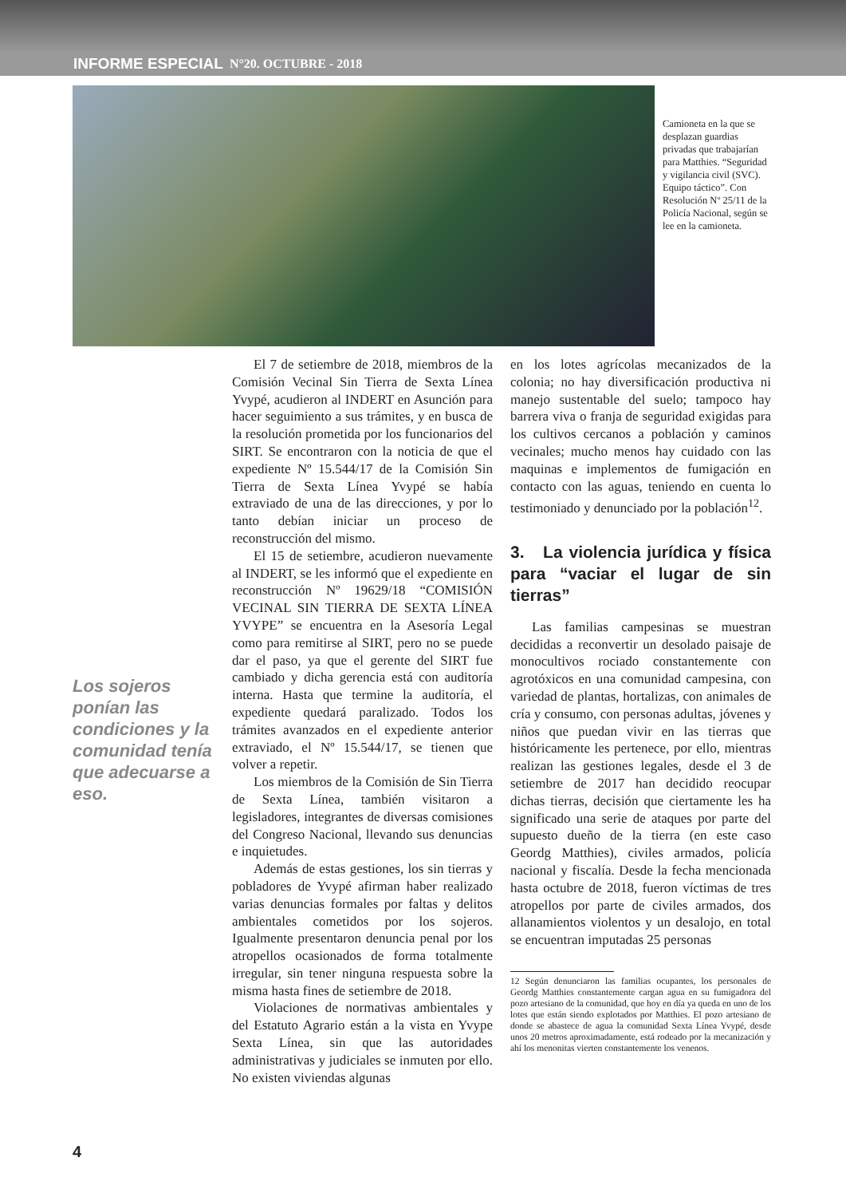INFORME ESPECIAL N°20. OCTUBRE - 2018
Camioneta en la que se desplazan guardias privadas que trabajarían para Matthies. “Seguridad y vigilancia civil (SVC). Equipo táctico”. Con Resolución Nº 25/11 de la Policía Nacional, según se lee en la camioneta.
Los sojeros ponían las condiciones y la comunidad tenía que adecuarse a eso.
El 7 de setiembre de 2018, miembros de la Comisión Vecinal Sin Tierra de Sexta Línea Yvypé, acudieron al INDERT en Asunción para hacer seguimiento a sus trámites, y en busca de la resolución prometida por los funcionarios del SIRT. Se encontraron con la noticia de que el expediente Nº 15.544/17 de la Comisión Sin Tierra de Sexta Línea Yvypé se había extraviado de una de las direcciones, y por lo tanto debían iniciar un proceso de reconstrucción del mismo.
El 15 de setiembre, acudieron nuevamente al INDERT, se les informó que el expediente en reconstrucción Nº 19629/18 “COMISIÓN VECINAL SIN TIERRA DE SEXTA LÍNEA YVYPE” se encuentra en la Asesoría Legal como para remitirse al SIRT, pero no se puede dar el paso, ya que el gerente del SIRT fue cambiado y dicha gerencia está con auditoría interna. Hasta que termine la auditoría, el expediente quedará paralizado. Todos los trámites avanzados en el expediente anterior extraviado, el Nº 15.544/17, se tienen que volver a repetir.
Los miembros de la Comisión de Sin Tierra de Sexta Línea, también visitaron a legisladores, integrantes de diversas comisiones del Congreso Nacional, llevando sus denuncias e inquietudes.
Además de estas gestiones, los sin tierras y pobladores de Yvypé afirman haber realizado varias denuncias formales por faltas y delitos ambientales cometidos por los sojeros. Igualmente presentaron denuncia penal por los atropellos ocasionados de forma totalmente irregular, sin tener ninguna respuesta sobre la misma hasta fines de setiembre de 2018.
Violaciones de normativas ambientales y del Estatuto Agrario están a la vista en Yvype Sexta Línea, sin que las autoridades administrativas y judiciales se inmuten por ello. No existen viviendas algunas
en los lotes agrícolas mecanizados de la colonia; no hay diversificación productiva ni manejo sustentable del suelo; tampoco hay barrera viva o franja de seguridad exigidas para los cultivos cercanos a población y caminos vecinales; mucho menos hay cuidado con las maquinas e implementos de fumigación en contacto con las aguas, teniendo en cuenta lo testimoniado y denunciado por la población<sup>12</sup>.
3. La violencia jurídica y física para “vaciar el lugar de sin tierras”
Las familias campesinas se muestran decididas a reconvertir un desolado paisaje de monocultivos rociado constantemente con agrotóxicos en una comunidad campesina, con variedad de plantas, hortalizas, con animales de cría y consumo, con personas adultas, jóvenes y niños que puedan vivir en las tierras que históricamente les pertenece, por ello, mientras realizan las gestiones legales, desde el 3 de setiembre de 2017 han decidido reocupar dichas tierras, decisión que ciertamente les ha significado una serie de ataques por parte del supuesto dueño de la tierra (en este caso Geordg Matthies), civiles armados, policía nacional y fiscalía. Desde la fecha mencionada hasta octubre de 2018, fueron víctimas de tres atropellos por parte de civiles armados, dos allanamientos violentos y un desalojo, en total se encuentran imputadas 25 personas
12 Según denunciaron las familias ocupantes, los personales de Geordg Matthies constantemente cargan agua en su fumigadora del pozo artesiano de la comunidad, que hoy en día ya queda en uno de los lotes que están siendo explotados por Matthies. El pozo artesiano de donde se abastece de agua la comunidad Sexta Línea Yvypé, desde unos 20 metros aproximadamente, está rodeado por la mecanización y ahí los menonitas vierten constantemente los venenos.
4